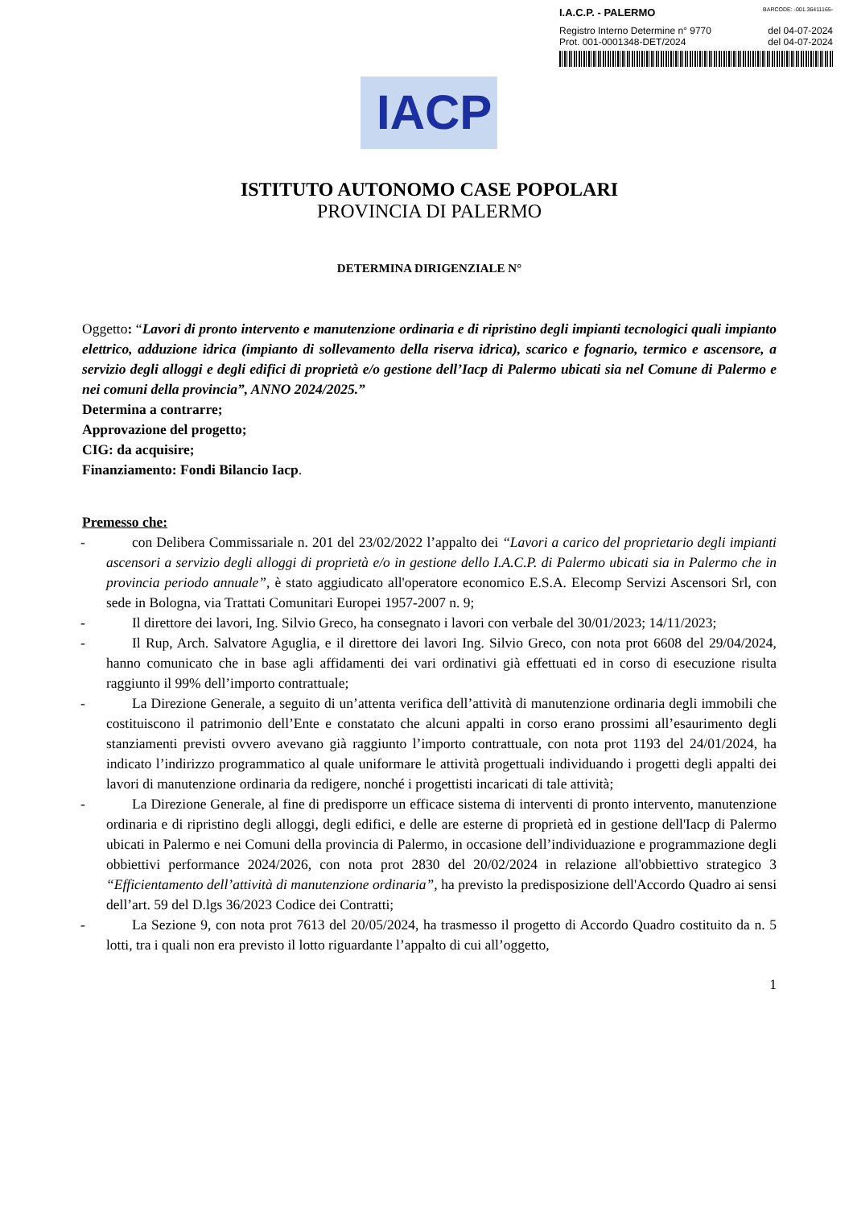I.A.C.P. - PALERMO BARCODE: -001.36411165-
Registro Interno Determine n° 9770 del 04-07-2024
Prot. 001-0001348-DET/2024 del 04-07-2024
IACP
ISTITUTO AUTONOMO CASE POPOLARI
PROVINCIA DI PALERMO
DETERMINA DIRIGENZIALE N°
Oggetto: “Lavori di pronto intervento e manutenzione ordinaria e di ripristino degli impianti tecnologici quali impianto elettrico, adduzione idrica (impianto di sollevamento della riserva idrica), scarico e fognario, termico e ascensore, a servizio degli alloggi e degli edifici di proprietà e/o gestione dell’Iacp di Palermo ubicati sia nel Comune di Palermo e nei comuni della provincia”, ANNO 2024/2025.”
Determina a contrarre;
Approvazione del progetto;
CIG: da acquisire;
Finanziamento: Fondi Bilancio Iacp.
Premesso che:
- con Delibera Commissariale n. 201 del 23/02/2022 l’appalto dei “Lavori a carico del proprietario degli impianti ascensori a servizio degli alloggi di proprietà e/o in gestione dello I.A.C.P. di Palermo ubicati sia in Palermo che in provincia periodo annuale”, è stato aggiudicato all'operatore economico E.S.A. Elecomp Servizi Ascensori Srl, con sede in Bologna, via Trattati Comunitari Europei 1957-2007 n. 9;
- Il direttore dei lavori, Ing. Silvio Greco, ha consegnato i lavori con verbale del 30/01/2023; 14/11/2023;
- Il Rup, Arch. Salvatore Aguglia, e il direttore dei lavori Ing. Silvio Greco, con nota prot 6608 del 29/04/2024, hanno comunicato che in base agli affidamenti dei vari ordinativi già effettuati ed in corso di esecuzione risulta raggiunto il 99% dell’importo contrattuale;
- La Direzione Generale, a seguito di un’attenta verifica dell’attività di manutenzione ordinaria degli immobili che costituiscono il patrimonio dell’Ente e constatato che alcuni appalti in corso erano prossimi all’esaurimento degli stanziamenti previsti ovvero avevano già raggiunto l’importo contrattuale, con nota prot 1193 del 24/01/2024, ha indicato l’indirizzo programmatico al quale uniformare le attività progettuali individuando i progetti degli appalti dei lavori di manutenzione ordinaria da redigere, nonché i progettisti incaricati di tale attività;
- La Direzione Generale, al fine di predisporre un efficace sistema di interventi di pronto intervento, manutenzione ordinaria e di ripristino degli alloggi, degli edifici, e delle are esterne di proprietà ed in gestione dell'Iacp di Palermo ubicati in Palermo e nei Comuni della provincia di Palermo, in occasione dell’individuazione e programmazione degli obbiettivi performance 2024/2026, con nota prot 2830 del 20/02/2024 in relazione all'obbiettivo strategico 3 “Efficientamento dell’attività di manutenzione ordinaria”, ha previsto la predisposizione dell'Accordo Quadro ai sensi dell’art. 59 del D.lgs 36/2023 Codice dei Contratti;
- La Sezione 9, con nota prot 7613 del 20/05/2024, ha trasmesso il progetto di Accordo Quadro costituito da n. 5 lotti, tra i quali non era previsto il lotto riguardante l’appalto di cui all’oggetto,
1